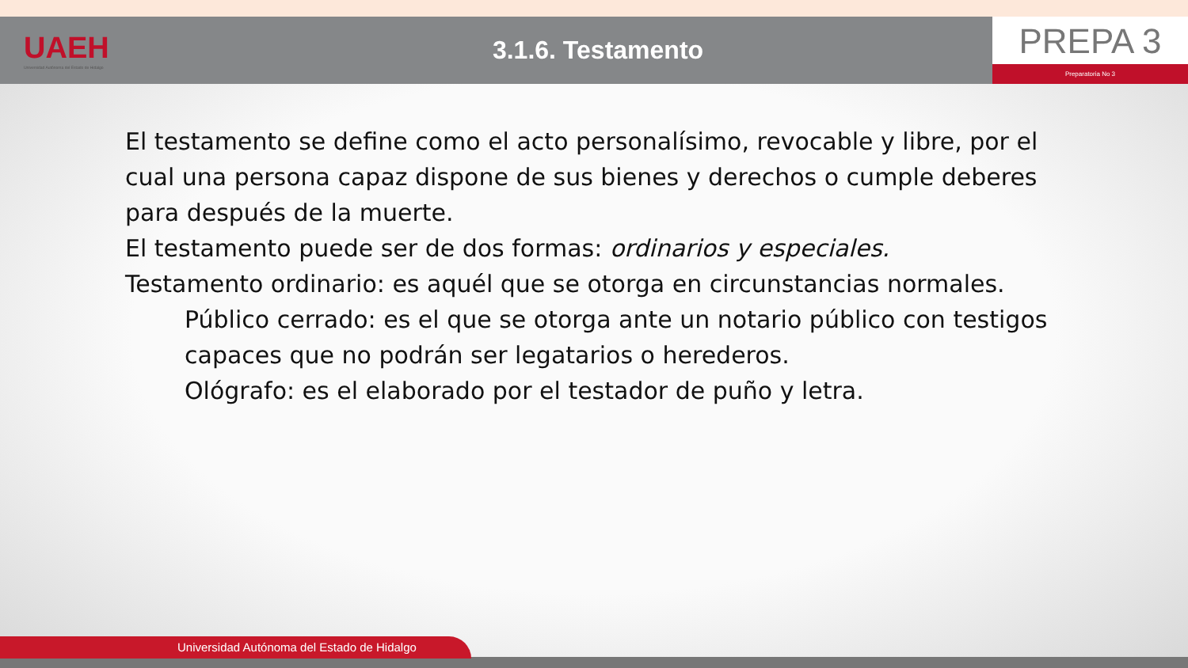UAEH
Universidad Autónoma del Estado de Hidalgo
3.1.6. Testamento
PREPA 3
Preparatoria No 3
El testamento se define como el acto personalísimo, revocable y libre, por el cual una persona capaz dispone de sus bienes y derechos o cumple deberes para después de la muerte.
El testamento puede ser de dos formas: ordinarios y especiales.
Testamento ordinario: es aquél que se otorga en circunstancias normales.
Público cerrado: es el que se otorga ante un notario público con testigos capaces que no podrán ser legatarios o herederos.
Ológrafo: es el elaborado por el testador de puño y letra.
Universidad Autónoma del Estado de Hidalgo